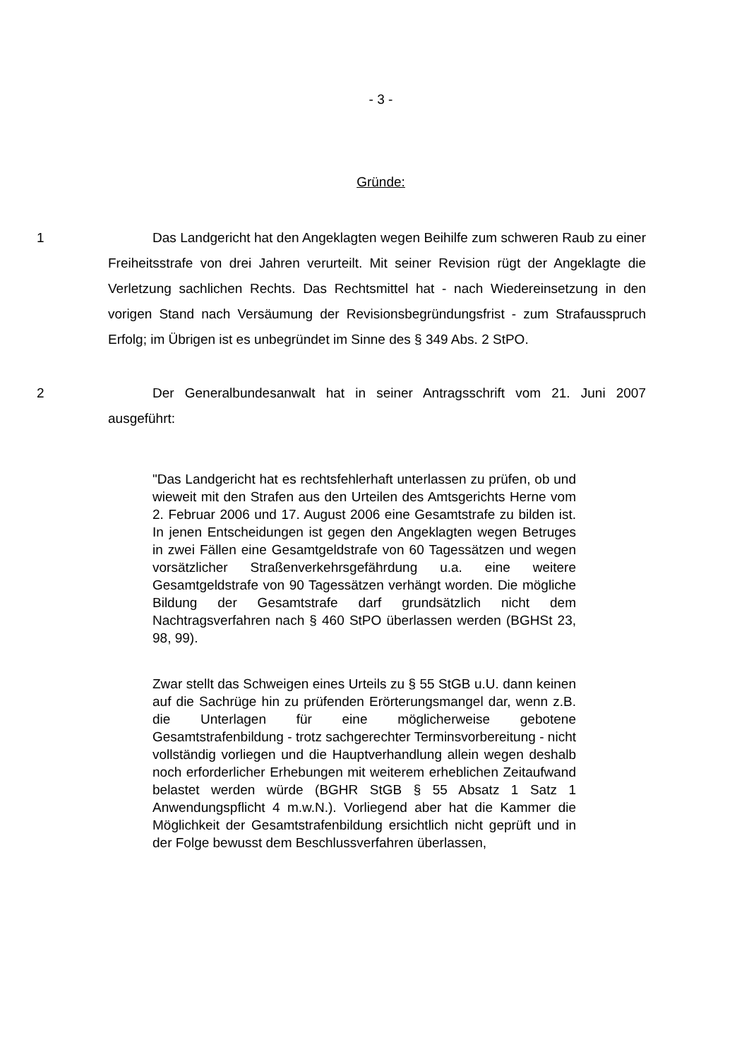- 3 -
Gründe:
1 Das Landgericht hat den Angeklagten wegen Beihilfe zum schweren Raub zu einer Freiheitsstrafe von drei Jahren verurteilt. Mit seiner Revision rügt der Angeklagte die Verletzung sachlichen Rechts. Das Rechtsmittel hat - nach Wiedereinsetzung in den vorigen Stand nach Versäumung der Revisionsbegründungsfrist - zum Strafausspruch Erfolg; im Übrigen ist es unbegründet im Sinne des § 349 Abs. 2 StPO.
2 Der Generalbundesanwalt hat in seiner Antragsschrift vom 21. Juni 2007 ausgeführt:
"Das Landgericht hat es rechtsfehlerhaft unterlassen zu prüfen, ob und wieweit mit den Strafen aus den Urteilen des Amtsgerichts Herne vom 2. Februar 2006 und 17. August 2006 eine Gesamtstrafe zu bilden ist. In jenen Entscheidungen ist gegen den Angeklagten wegen Betruges in zwei Fällen eine Gesamtgeldstrafe von 60 Tagessätzen und wegen vorsätzlicher Straßenverkehrsgefährdung u.a. eine weitere Gesamtgeldstrafe von 90 Tagessätzen verhängt worden. Die mögliche Bildung der Gesamtstrafe darf grundsätzlich nicht dem Nachtragsverfahren nach § 460 StPO überlassen werden (BGHSt 23, 98, 99).
Zwar stellt das Schweigen eines Urteils zu § 55 StGB u.U. dann keinen auf die Sachrüge hin zu prüfenden Erörterungsmangel dar, wenn z.B. die Unterlagen für eine möglicherweise gebotene Gesamtstrafenbildung - trotz sachgerechter Terminsvorbereitung - nicht vollständig vorliegen und die Hauptverhandlung allein wegen deshalb noch erforderlicher Erhebungen mit weiterem erheblichen Zeitaufwand belastet werden würde (BGHR StGB § 55 Absatz 1 Satz 1 Anwendungspflicht 4 m.w.N.). Vorliegend aber hat die Kammer die Möglichkeit der Gesamtstrafenbildung ersichtlich nicht geprüft und in der Folge bewusst dem Beschlussverfahren überlassen,